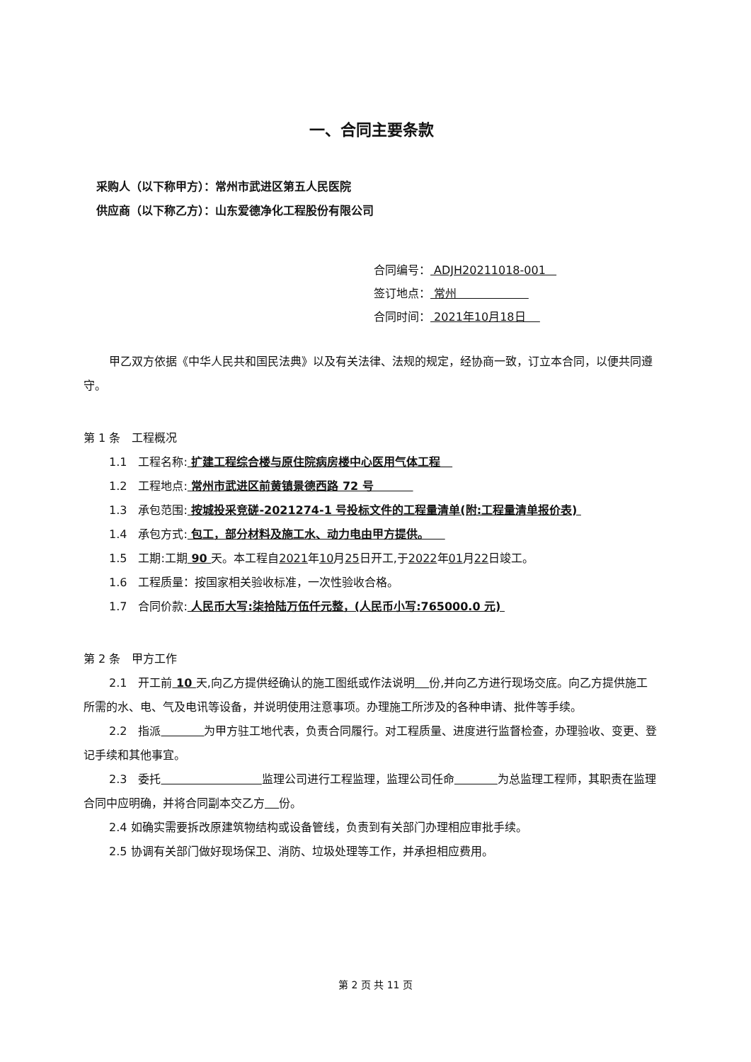一、合同主要条款
采购人（以下称甲方）：常州市武进区第五人民医院
供应商（以下称乙方）：山东爱德净化工程股份有限公司
合同编号： ADJH20211018-001
签订地点： 常州
合同时间： 2021年10月18日
甲乙双方依据《中华人民共和国民法典》以及有关法律、法规的规定，经协商一致，订立本合同，以便共同遵守。
第 1 条　工程概况
1.1　工程名称: 扩建工程综合楼与原住院病房楼中心医用气体工程
1.2　工程地点: 常州市武进区前黄镇景德西路 72 号
1.3　承包范围: 按城投采竞磋-2021274-1 号投标文件的工程量清单(附:工程量清单报价表)
1.4　承包方式: 包工，部分材料及施工水、动力电由甲方提供。
1.5　工期:工期 90 天。本工程自2021年10月25日开工,于2022年01月22日竣工。
1.6　工程质量：按国家相关验收标准，一次性验收合格。
1.7　合同价款: 人民币大写:柒拾陆万伍仟元整，(人民币小写:765000.0 元)
第 2 条　甲方工作
2.1　开工前 10 天,向乙方提供经确认的施工图纸或作法说明 份,并向乙方进行现场交底。向乙方提供施工所需的水、电、气及电讯等设备，并说明使用注意事项。办理施工所涉及的各种申请、批件等手续。
2.2　指派 为甲方驻工地代表，负责合同履行。对工程质量、进度进行监督检查，办理验收、变更、登记手续和其他事宜。
2.3　委托 监理公司进行工程监理，监理公司任命 为总监理工程师，其职责在监理合同中应明确，并将合同副本交乙方 份。
2.4 如确实需要拆改原建筑物结构或设备管线，负责到有关部门办理相应审批手续。
2.5 协调有关部门做好现场保卫、消防、垃圾处理等工作，并承担相应费用。
第 2 页 共 11 页